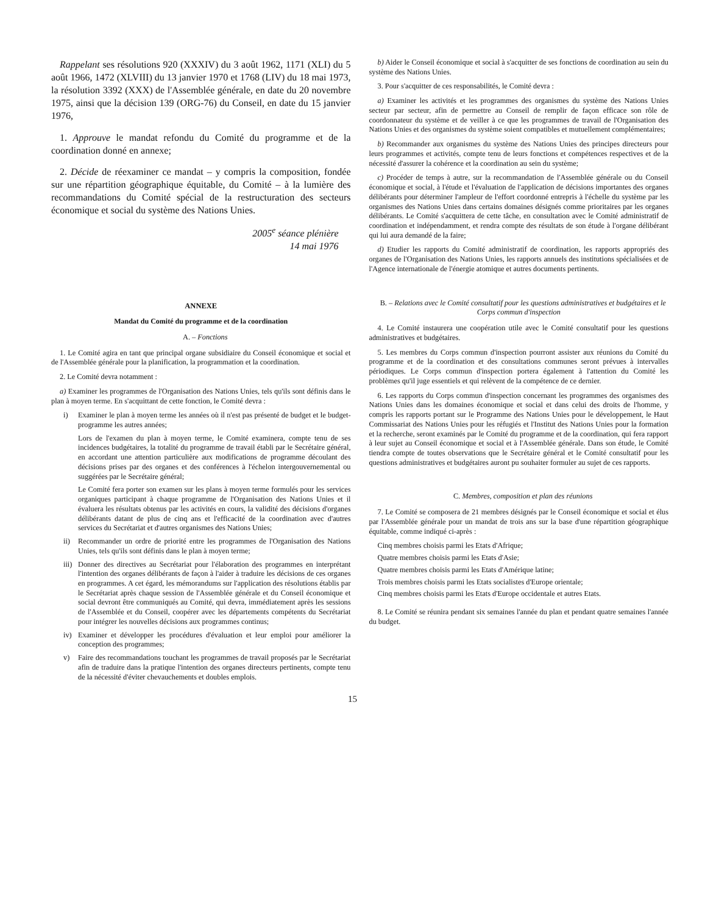Rappelant ses résolutions 920 (XXXIV) du 3 août 1962, 1171 (XLI) du 5 août 1966, 1472 (XLVIII) du 13 janvier 1970 et 1768 (LIV) du 18 mai 1973, la résolution 3392 (XXX) de l'Assemblée générale, en date du 20 novembre 1975, ainsi que la décision 139 (ORG-76) du Conseil, en date du 15 janvier 1976,
1. Approuve le mandat refondu du Comité du programme et de la coordination donné en annexe;
2. Décide de réexaminer ce mandat – y compris la composition, fondée sur une répartition géographique équitable, du Comité – à la lumière des recommandations du Comité spécial de la restructuration des secteurs économique et social du système des Nations Unies.
2005<sup>e</sup> séance plénière
14 mai 1976
ANNEXE
Mandat du Comité du programme et de la coordination
A. – Fonctions
1. Le Comité agira en tant que principal organe subsidiaire du Conseil économique et social et de l'Assemblée générale pour la planification, la programmation et la coordination.
2. Le Comité devra notamment :
a) Examiner les programmes de l'Organisation des Nations Unies, tels qu'ils sont définis dans le plan à moyen terme. En s'acquittant de cette fonction, le Comité devra :
i) Examiner le plan à moyen terme les années où il n'est pas présenté de budget et le budget-programme les autres années;
Lors de l'examen du plan à moyen terme, le Comité examinera, compte tenu de ses incidences budgétaires, la totalité du programme de travail établi par le Secrétaire général, en accordant une attention particulière aux modifications de programme découlant des décisions prises par des organes et des conférences à l'échelon intergouvernemental ou suggérées par le Secrétaire général;
Le Comité fera porter son examen sur les plans à moyen terme formulés pour les services organiques participant à chaque programme de l'Organisation des Nations Unies et il évaluera les résultats obtenus par les activités en cours, la validité des décisions d'organes délibérants datant de plus de cinq ans et l'efficacité de la coordination avec d'autres services du Secrétariat et d'autres organismes des Nations Unies;
ii) Recommander un ordre de priorité entre les programmes de l'Organisation des Nations Unies, tels qu'ils sont définis dans le plan à moyen terme;
iii)
Donner des directives au Secrétariat pour l'élaboration des programmes en interprétant l'intention des organes délibérants de façon à l'aider à traduire les décisions de ces organes en programmes. A cet égard, les mémorandums sur l'application des résolutions établis par le Secrétariat après chaque session de l'Assemblée générale et du Conseil économique et social devront être communiqués au Comité, qui devra, immédiatement après les sessions de l'Assemblée et du Conseil, coopérer avec les départements compétents du Secrétariat pour intégrer les nouvelles décisions aux programmes continus;
iv) Examiner et développer les procédures d'évaluation et leur emploi pour améliorer la conception des programmes;
v) Faire des recommandations touchant les programmes de travail proposés par le Secrétariat afin de traduire dans la pratique l'intention des organes directeurs pertinents, compte tenu de la nécessité d'éviter chevauchements et doubles emplois.
b) Aider le Conseil économique et social à s'acquitter de ses fonctions de coordination au sein du système des Nations Unies.
3. Pour s'acquitter de ces responsabilités, le Comité devra :
a) Examiner les activités et les programmes des organismes du système des Nations Unies secteur par secteur, afin de permettre au Conseil de remplir de façon efficace son rôle de coordonnateur du système et de veiller à ce que les programmes de travail de l'Organisation des Nations Unies et des organismes du système soient compatibles et mutuellement complémentaires;
b) Recommander aux organismes du système des Nations Unies des principes directeurs pour leurs programmes et activités, compte tenu de leurs fonctions et compétences respectives et de la nécessité d'assurer la cohérence et la coordination au sein du système;
c) Procéder de temps à autre, sur la recommandation de l'Assemblée générale ou du Conseil économique et social, à l'étude et l'évaluation de l'application de décisions importantes des organes délibérants pour déterminer l'ampleur de l'effort coordonné entrepris à l'échelle du système par les organismes des Nations Unies dans certains domaines désignés comme prioritaires par les organes délibérants. Le Comité s'acquittera de cette tâche, en consultation avec le Comité administratif de coordination et indépendamment, et rendra compte des résultats de son étude à l'organe délibérant qui lui aura demandé de la faire;
d) Etudier les rapports du Comité administratif de coordination, les rapports appropriés des organes de l'Organisation des Nations Unies, les rapports annuels des institutions spécialisées et de l'Agence internationale de l'énergie atomique et autres documents pertinents.
B. – Relations avec le Comité consultatif pour les questions administratives et budgétaires et le Corps commun d'inspection
4. Le Comité instaurera une coopération utile avec le Comité consultatif pour les questions administratives et budgétaires.
5. Les membres du Corps commun d'inspection pourront assister aux réunions du Comité du programme et de la coordination et des consultations communes seront prévues à intervalles périodiques. Le Corps commun d'inspection portera également à l'attention du Comité les problèmes qu'il juge essentiels et qui relèvent de la compétence de ce dernier.
6. Les rapports du Corps commun d'inspection concernant les programmes des organismes des Nations Unies dans les domaines économique et social et dans celui des droits de l'homme, y compris les rapports portant sur le Programme des Nations Unies pour le développement, le Haut Commissariat des Nations Unies pour les réfugiés et l'Institut des Nations Unies pour la formation et la recherche, seront examinés par le Comité du programme et de la coordination, qui fera rapport à leur sujet au Conseil économique et social et à l'Assemblée générale. Dans son étude, le Comité tiendra compte de toutes observations que le Secrétaire général et le Comité consultatif pour les questions administratives et budgétaires auront pu souhaiter formuler au sujet de ces rapports.
C. Membres, composition et plan des réunions
7. Le Comité se composera de 21 membres désignés par le Conseil économique et social et élus par l'Assemblée générale pour un mandat de trois ans sur la base d'une répartition géographique équitable, comme indiqué ci-après :
Cinq membres choisis parmi les Etats d'Afrique;
Quatre membres choisis parmi les Etats d'Asie;
Quatre membres choisis parmi les Etats d'Amérique latine;
Trois membres choisis parmi les Etats socialistes d'Europe orientale;
Cinq membres choisis parmi les Etats d'Europe occidentale et autres Etats.
8. Le Comité se réunira pendant six semaines l'année du plan et pendant quatre semaines l'année du budget.
15